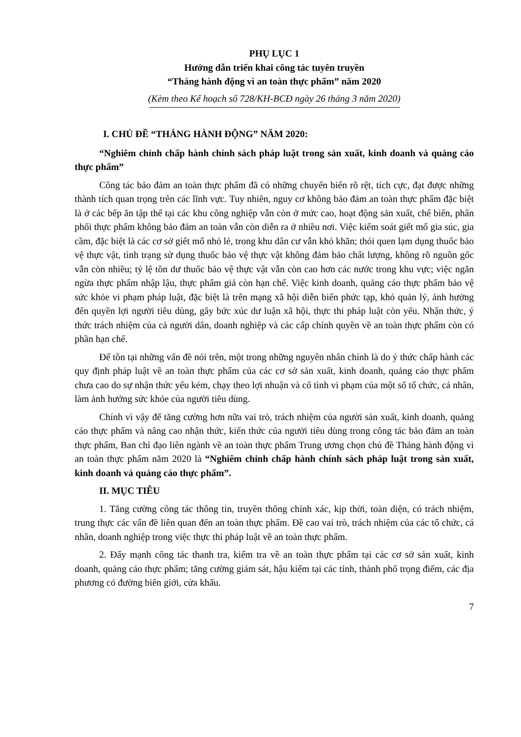PHỤ LỤC 1
Hướng dẫn triển khai công tác tuyên truyền
“Tháng hành động vì an toàn thực phẩm” năm 2020
(Kèm theo Kế hoạch số 728/KH-BCĐ ngày 26 tháng 3 năm 2020)
I. CHỦ ĐỀ “THÁNG HÀNH ĐỘNG” NĂM 2020:
“Nghiêm chỉnh chấp hành chính sách pháp luật trong sản xuất, kinh doanh và quảng cáo thực phẩm”
Công tác bảo đảm an toàn thực phẩm đã có những chuyển biến rõ rệt, tích cực, đạt được những thành tích quan trọng trên các lĩnh vực. Tuy nhiên, nguy cơ không bảo đảm an toàn thực phẩm đặc biệt là ở các bếp ăn tập thể tại các khu công nghiệp vẫn còn ở mức cao, hoạt động sản xuất, chế biến, phân phối thực phẩm không bảo đảm an toàn vẫn còn diễn ra ở nhiều nơi. Việc kiểm soát giết mổ gia súc, gia cầm, đặc biệt là các cơ sở giết mổ nhỏ lẻ, trong khu dân cư vẫn khó khăn; thói quen lạm dụng thuốc bảo vệ thực vật, tình trạng sử dụng thuốc bảo vệ thực vật không đảm bảo chất lượng, không rõ nguồn gốc vẫn còn nhiều; tỷ lệ tồn dư thuốc bảo vệ thực vật vẫn còn cao hơn các nước trong khu vực; việc ngăn ngừa thực phẩm nhập lậu, thực phẩm giả còn hạn chế. Việc kinh doanh, quảng cáo thực phẩm bảo vệ sức khỏe vi phạm pháp luật, đặc biệt là trên mạng xã hội diễn biến phức tạp, khó quản lý, ảnh hưởng đến quyền lợi người tiêu dùng, gây bức xúc dư luận xã hội, thực thi pháp luật còn yếu. Nhận thức, ý thức trách nhiệm của cả người dân, doanh nghiệp và các cấp chính quyền về an toàn thực phẩm còn có phần hạn chế.
Để tồn tại những vấn đề nói trên, một trong những nguyên nhân chính là do ý thức chấp hành các quy định pháp luật về an toàn thực phẩm của các cơ sở sản xuất, kinh doanh, quảng cáo thực phẩm chưa cao do sự nhận thức yếu kém, chạy theo lợi nhuận và cố tình vi phạm của một số tổ chức, cá nhân, làm ảnh hưởng sức khỏe của người tiêu dùng.
Chính vì vậy để tăng cường hơn nữa vai trò, trách nhiệm của người sản xuất, kinh doanh, quảng cáo thực phẩm và nâng cao nhận thức, kiến thức của người tiêu dùng trong công tác bảo đảm an toàn thực phẩm, Ban chỉ đạo liên ngành về an toàn thực phẩm Trung ương chọn chủ đề Tháng hành động vì an toàn thực phẩm năm 2020 là “Nghiêm chỉnh chấp hành chính sách pháp luật trong sản xuất, kinh doanh và quảng cáo thực phẩm”.
II. MỤC TIÊU
1. Tăng cường công tác thông tin, truyền thông chính xác, kịp thời, toàn diện, có trách nhiệm, trung thực các vấn đề liên quan đến an toàn thực phẩm. Đề cao vai trò, trách nhiệm của các tổ chức, cá nhân, doanh nghiệp trong việc thực thi pháp luật về an toàn thực phẩm.
2. Đẩy mạnh công tác thanh tra, kiểm tra về an toàn thực phẩm tại các cơ sở sản xuất, kinh doanh, quảng cáo thực phẩm; tăng cường giám sát, hậu kiểm tại các tỉnh, thành phố trọng điểm, các địa phương có đường biên giới, cửa khẩu.
7